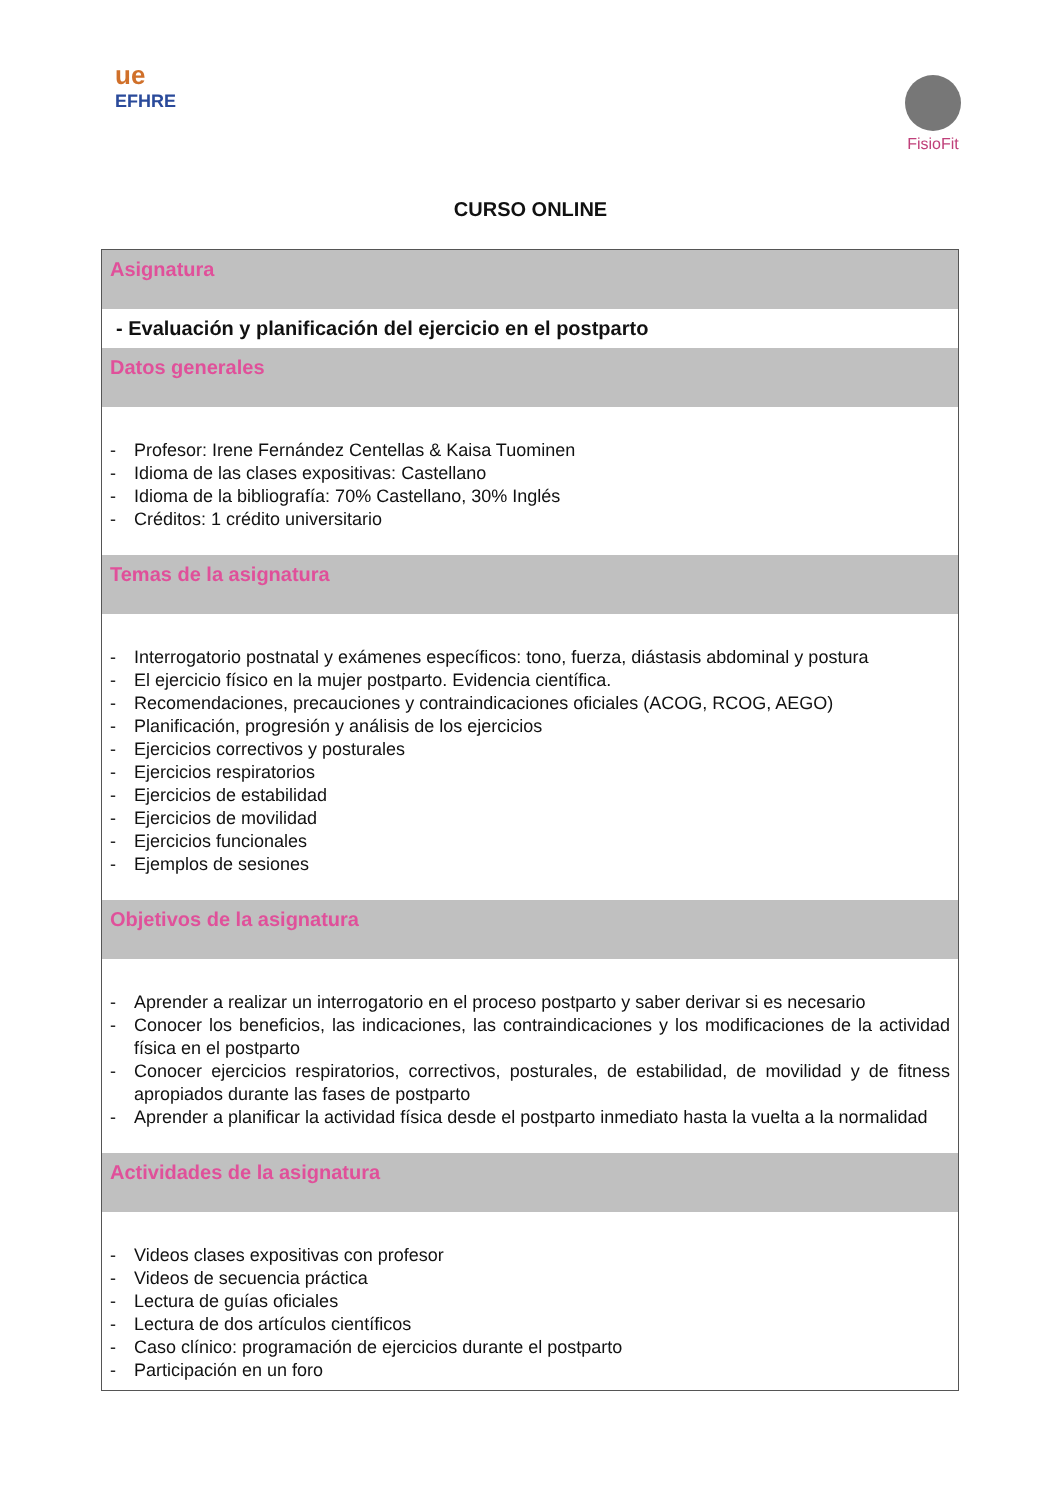ue
EFHRE
FisioFit
CURSO ONLINE
| Asignatura |
| --- |
| - Evaluación y planificación del ejercicio en el postparto |
| Datos generales |
| - Profesor: Irene Fernández Centellas & Kaisa Tuominen - Idioma de las clases expositivas: Castellano - Idioma de la bibliografía: 70% Castellano, 30% Inglés - Créditos: 1 crédito universitario |
| Temas de la asignatura |
| - Interrogatorio postnatal y exámenes específicos: tono, fuerza, diástasis abdominal y postura - El ejercicio físico en la mujer postparto. Evidencia científica. - Recomendaciones, precauciones y contraindicaciones oficiales (ACOG, RCOG, AEGO) - Planificación, progresión y análisis de los ejercicios - Ejercicios correctivos y posturales - Ejercicios respiratorios - Ejercicios de estabilidad - Ejercicios de movilidad - Ejercicios funcionales - Ejemplos de sesiones |
| Objetivos de la asignatura |
| - Aprender a realizar un interrogatorio en el proceso postparto y saber derivar si es necesario - Conocer los beneficios, las indicaciones, las contraindicaciones y los modificaciones de la actividad física en el postparto - Conocer ejercicios respiratorios, correctivos, posturales, de estabilidad, de movilidad y de fitness apropiados durante las fases de postparto - Aprender a planificar la actividad física desde el postparto inmediato hasta la vuelta a la normalidad |
| Actividades de la asignatura |
| - Videos clases expositivas con profesor - Videos de secuencia práctica - Lectura de guías oficiales - Lectura de dos artículos científicos - Caso clínico: programación de ejercicios durante el postparto - Participación en un foro |